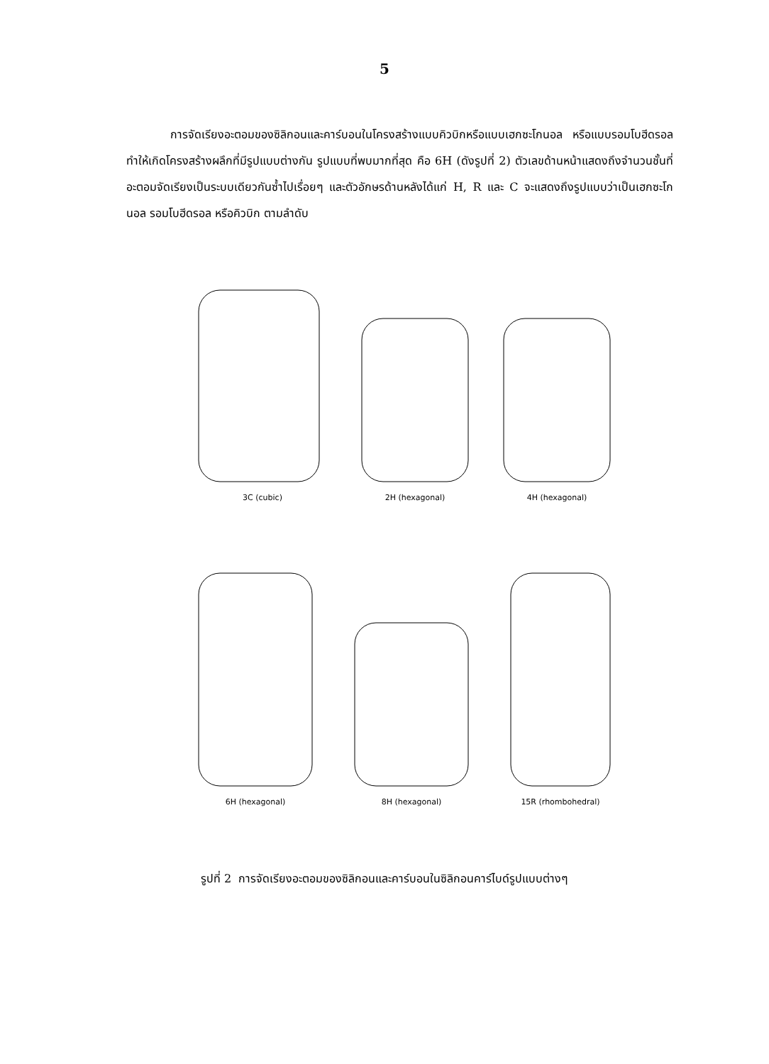5
การจัดเรียงอะตอมของซิลิกอนและคาร์บอนในโครงสร้างแบบคิวบิกหรือแบบเฮกซะโกนอล หรือแบบรอมโบฮีดรอล ทำให้เกิดโครงสร้างผลึกที่มีรูปแบบต่างกัน รูปแบบที่พบมากที่สุด คือ 6H (ดังรูปที่ 2) ตัวเลขด้านหน้าแสดงถึงจำนวนชั้นที่อะตอมจัดเรียงเป็นระบบเดียวกันซ้ำไปเรื่อยๆ และตัวอักษรด้านหลังได้แก่ H, R และ C จะแสดงถึงรูปแบบว่าเป็นเฮกซะโกนอล รอมโบฮีดรอล หรือคิวบิก ตามลำดับ
3C (cubic)
2H (hexagonal)
4H (hexagonal)
6H (hexagonal)
8H (hexagonal)
15R (rhombohedral)
รูปที่ 2 การจัดเรียงอะตอมของซิลิกอนและคาร์บอนในซิลิกอนคาร์ไบด์รูปแบบต่างๆ